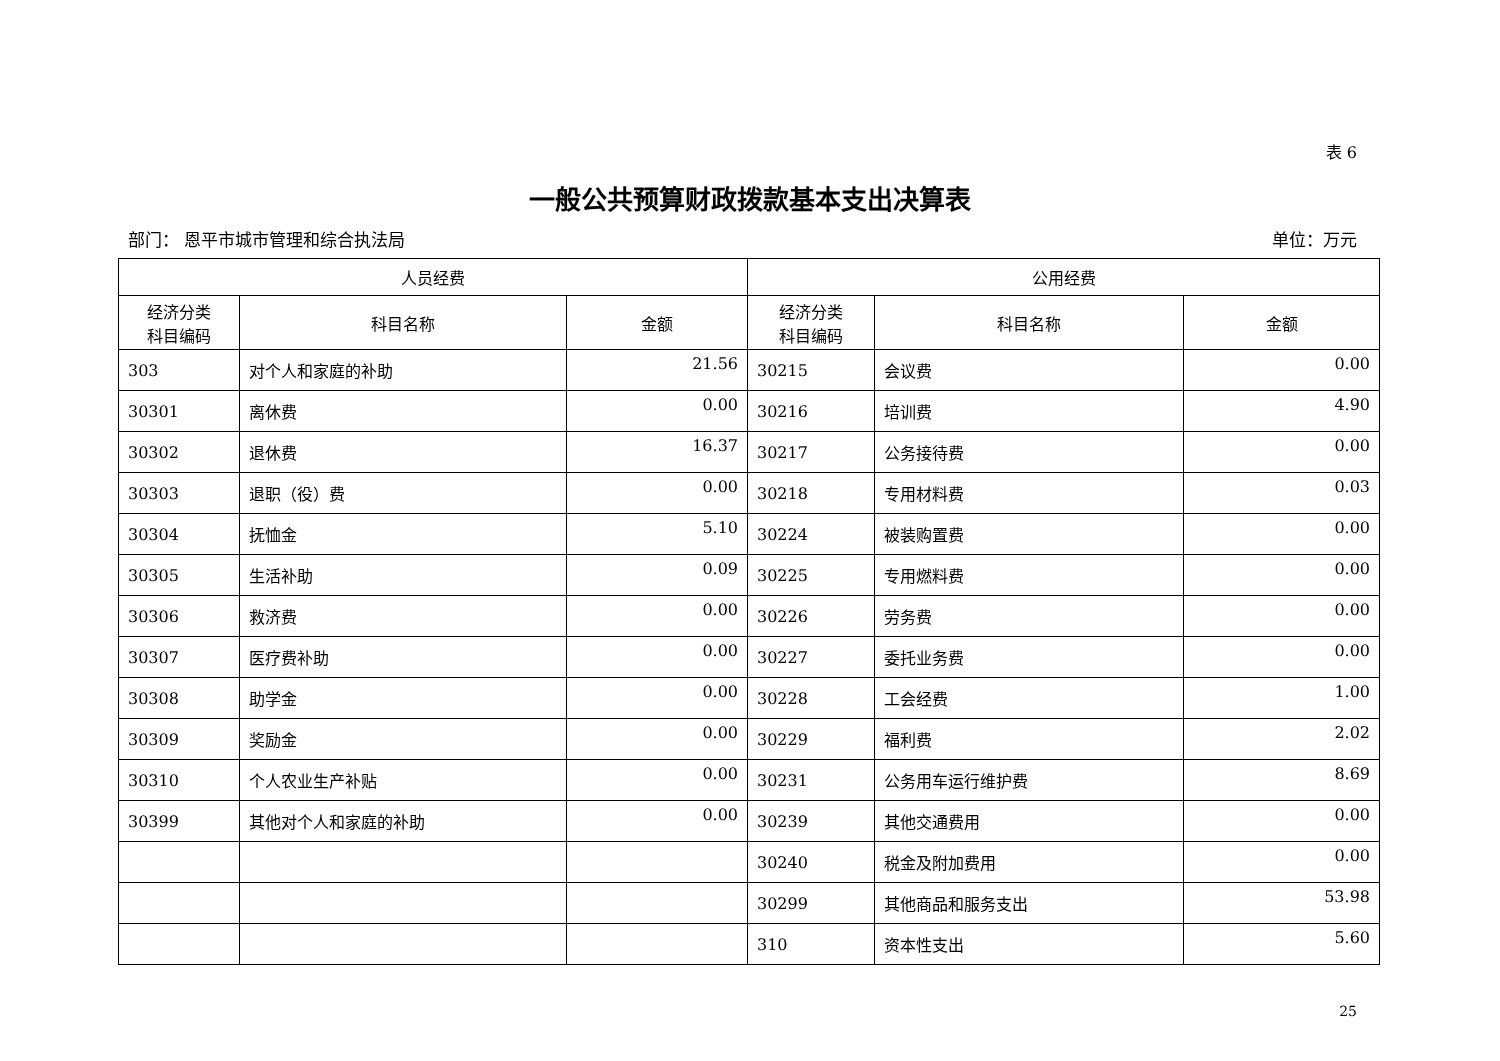表 6
一般公共预算财政拨款基本支出决算表
部门： 恩平市城市管理和综合执法局 单位：万元
| 人员经费 | | | 公用经费 | | |
| --- | --- | --- | --- | --- | --- |
| 经济分类 科目编码 | 科目名称 | 金额 | 经济分类 科目编码 | 科目名称 | 金额 |
| 303 | 对个人和家庭的补助 | 21.56 | 30215 | 会议费 | 0.00 |
| 30301 | 离休费 | 0.00 | 30216 | 培训费 | 4.90 |
| 30302 | 退休费 | 16.37 | 30217 | 公务接待费 | 0.00 |
| 30303 | 退职（役）费 | 0.00 | 30218 | 专用材料费 | 0.03 |
| 30304 | 抚恤金 | 5.10 | 30224 | 被装购置费 | 0.00 |
| 30305 | 生活补助 | 0.09 | 30225 | 专用燃料费 | 0.00 |
| 30306 | 救济费 | 0.00 | 30226 | 劳务费 | 0.00 |
| 30307 | 医疗费补助 | 0.00 | 30227 | 委托业务费 | 0.00 |
| 30308 | 助学金 | 0.00 | 30228 | 工会经费 | 1.00 |
| 30309 | 奖励金 | 0.00 | 30229 | 福利费 | 2.02 |
| 30310 | 个人农业生产补贴 | 0.00 | 30231 | 公务用车运行维护费 | 8.69 |
| 30399 | 其他对个人和家庭的补助 | 0.00 | 30239 | 其他交通费用 | 0.00 |
| | | | 30240 | 税金及附加费用 | 0.00 |
| | | | 30299 | 其他商品和服务支出 | 53.98 |
| | | | 310 | 资本性支出 | 5.60 |
25